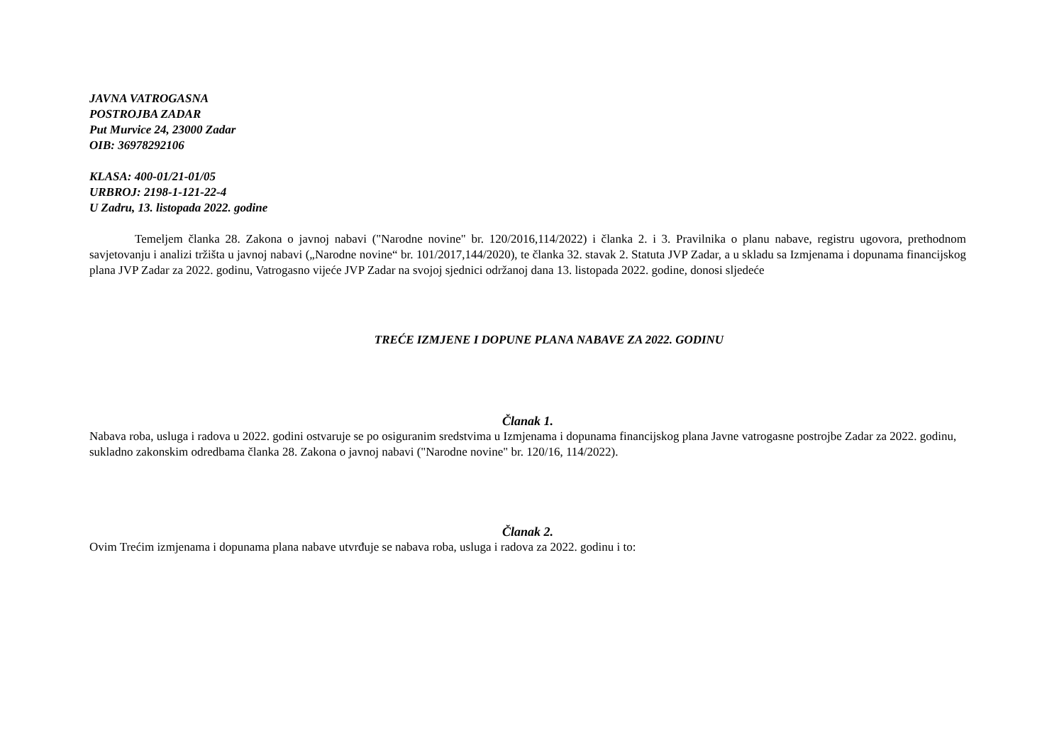JAVNA VATROGASNA
POSTROJBA ZADAR
Put Murvice 24, 23000 Zadar
OIB: 36978292106
KLASA: 400-01/21-01/05
URBROJ: 2198-1-121-22-4
U Zadru, 13. listopada 2022. godine
Temeljem članka 28. Zakona o javnoj nabavi ("Narodne novine" br. 120/2016,114/2022) i članka 2. i 3. Pravilnika o planu nabave, registru ugovora, prethodnom savjetovanju i analizi tržišta u javnoj nabavi („Narodne novine“ br. 101/2017,144/2020), te članka 32. stavak 2. Statuta JVP Zadar, a u skladu sa Izmjenama i dopunama financijskog plana JVP Zadar za 2022. godinu, Vatrogasno vijeće JVP Zadar na svojoj sjednici održanoj dana 13. listopada 2022. godine, donosi sljedeće
TREĆE IZMJENE I DOPUNE PLANA NABAVE ZA 2022. GODINU
Članak 1.
Nabava roba, usluga i radova u 2022. godini ostvaruje se po osiguranim sredstvima u Izmjenama i dopunama financijskog plana Javne vatrogasne postrojbe Zadar za 2022. godinu, sukladno zakonskim odredbama članka 28. Zakona o javnoj nabavi ("Narodne novine" br. 120/16, 114/2022).
Članak 2.
Ovim Trećim izmjenama i dopunama plana nabave utvrđuje se nabava roba, usluga i radova za 2022. godinu i to: